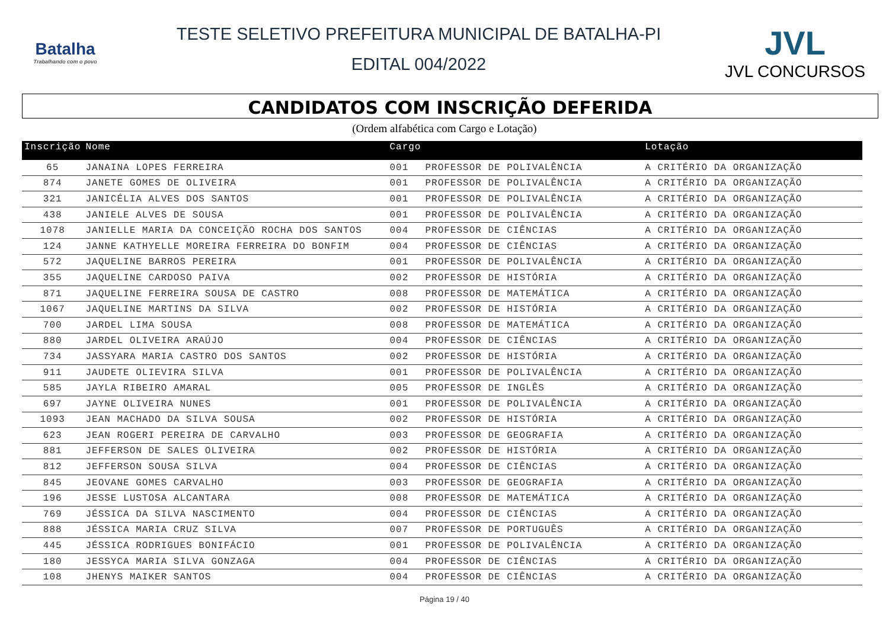Batalha
Trabalhando com o povo
TESTE SELETIVO PREFEITURA MUNICIPAL DE BATALHA-PI
EDITAL 004/2022
JVL
JVL CONCURSOS
CANDIDATOS COM INSCRIÇÃO DEFERIDA
(Ordem alfabética com Cargo e Lotação)
| Inscrição | Nome | Cargo | | Lotação |
| --- | --- | --- | --- | --- |
| 65 | JANAINA LOPES FERREIRA | 001 | PROFESSOR DE POLIVALÊNCIA | A CRITÉRIO DA ORGANIZAÇÃO |
| 874 | JANETE GOMES DE OLIVEIRA | 001 | PROFESSOR DE POLIVALÊNCIA | A CRITÉRIO DA ORGANIZAÇÃO |
| 321 | JANICÉLIA ALVES DOS SANTOS | 001 | PROFESSOR DE POLIVALÊNCIA | A CRITÉRIO DA ORGANIZAÇÃO |
| 438 | JANIELE ALVES DE SOUSA | 001 | PROFESSOR DE POLIVALÊNCIA | A CRITÉRIO DA ORGANIZAÇÃO |
| 1078 | JANIELLE MARIA DA CONCEIÇÃO ROCHA DOS SANTOS | 004 | PROFESSOR DE CIÊNCIAS | A CRITÉRIO DA ORGANIZAÇÃO |
| 124 | JANNE KATHYELLE MOREIRA FERREIRA DO BONFIM | 004 | PROFESSOR DE CIÊNCIAS | A CRITÉRIO DA ORGANIZAÇÃO |
| 572 | JAQUELINE BARROS PEREIRA | 001 | PROFESSOR DE POLIVALÊNCIA | A CRITÉRIO DA ORGANIZAÇÃO |
| 355 | JAQUELINE CARDOSO PAIVA | 002 | PROFESSOR DE HISTÓRIA | A CRITÉRIO DA ORGANIZAÇÃO |
| 871 | JAQUELINE FERREIRA SOUSA DE CASTRO | 008 | PROFESSOR DE MATEMÁTICA | A CRITÉRIO DA ORGANIZAÇÃO |
| 1067 | JAQUELINE MARTINS DA SILVA | 002 | PROFESSOR DE HISTÓRIA | A CRITÉRIO DA ORGANIZAÇÃO |
| 700 | JARDEL LIMA SOUSA | 008 | PROFESSOR DE MATEMÁTICA | A CRITÉRIO DA ORGANIZAÇÃO |
| 880 | JARDEL OLIVEIRA ARAÚJO | 004 | PROFESSOR DE CIÊNCIAS | A CRITÉRIO DA ORGANIZAÇÃO |
| 734 | JASSYARA MARIA CASTRO DOS SANTOS | 002 | PROFESSOR DE HISTÓRIA | A CRITÉRIO DA ORGANIZAÇÃO |
| 911 | JAUDETE OLIEVIRA SILVA | 001 | PROFESSOR DE POLIVALÊNCIA | A CRITÉRIO DA ORGANIZAÇÃO |
| 585 | JAYLA RIBEIRO AMARAL | 005 | PROFESSOR DE INGLÊS | A CRITÉRIO DA ORGANIZAÇÃO |
| 697 | JAYNE OLIVEIRA NUNES | 001 | PROFESSOR DE POLIVALÊNCIA | A CRITÉRIO DA ORGANIZAÇÃO |
| 1093 | JEAN MACHADO DA SILVA SOUSA | 002 | PROFESSOR DE HISTÓRIA | A CRITÉRIO DA ORGANIZAÇÃO |
| 623 | JEAN ROGERI PEREIRA DE CARVALHO | 003 | PROFESSOR DE GEOGRAFIA | A CRITÉRIO DA ORGANIZAÇÃO |
| 881 | JEFFERSON DE SALES OLIVEIRA | 002 | PROFESSOR DE HISTÓRIA | A CRITÉRIO DA ORGANIZAÇÃO |
| 812 | JEFFERSON SOUSA SILVA | 004 | PROFESSOR DE CIÊNCIAS | A CRITÉRIO DA ORGANIZAÇÃO |
| 845 | JEOVANE GOMES CARVALHO | 003 | PROFESSOR DE GEOGRAFIA | A CRITÉRIO DA ORGANIZAÇÃO |
| 196 | JESSE LUSTOSA ALCANTARA | 008 | PROFESSOR DE MATEMÁTICA | A CRITÉRIO DA ORGANIZAÇÃO |
| 769 | JÉSSICA DA SILVA NASCIMENTO | 004 | PROFESSOR DE CIÊNCIAS | A CRITÉRIO DA ORGANIZAÇÃO |
| 888 | JÉSSICA MARIA CRUZ SILVA | 007 | PROFESSOR DE PORTUGUÊS | A CRITÉRIO DA ORGANIZAÇÃO |
| 445 | JÉSSICA RODRIGUES BONIFÁCIO | 001 | PROFESSOR DE POLIVALÊNCIA | A CRITÉRIO DA ORGANIZAÇÃO |
| 180 | JESSYCA MARIA SILVA GONZAGA | 004 | PROFESSOR DE CIÊNCIAS | A CRITÉRIO DA ORGANIZAÇÃO |
| 108 | JHENYS MAIKER SANTOS | 004 | PROFESSOR DE CIÊNCIAS | A CRITÉRIO DA ORGANIZAÇÃO |
Página 19 / 40